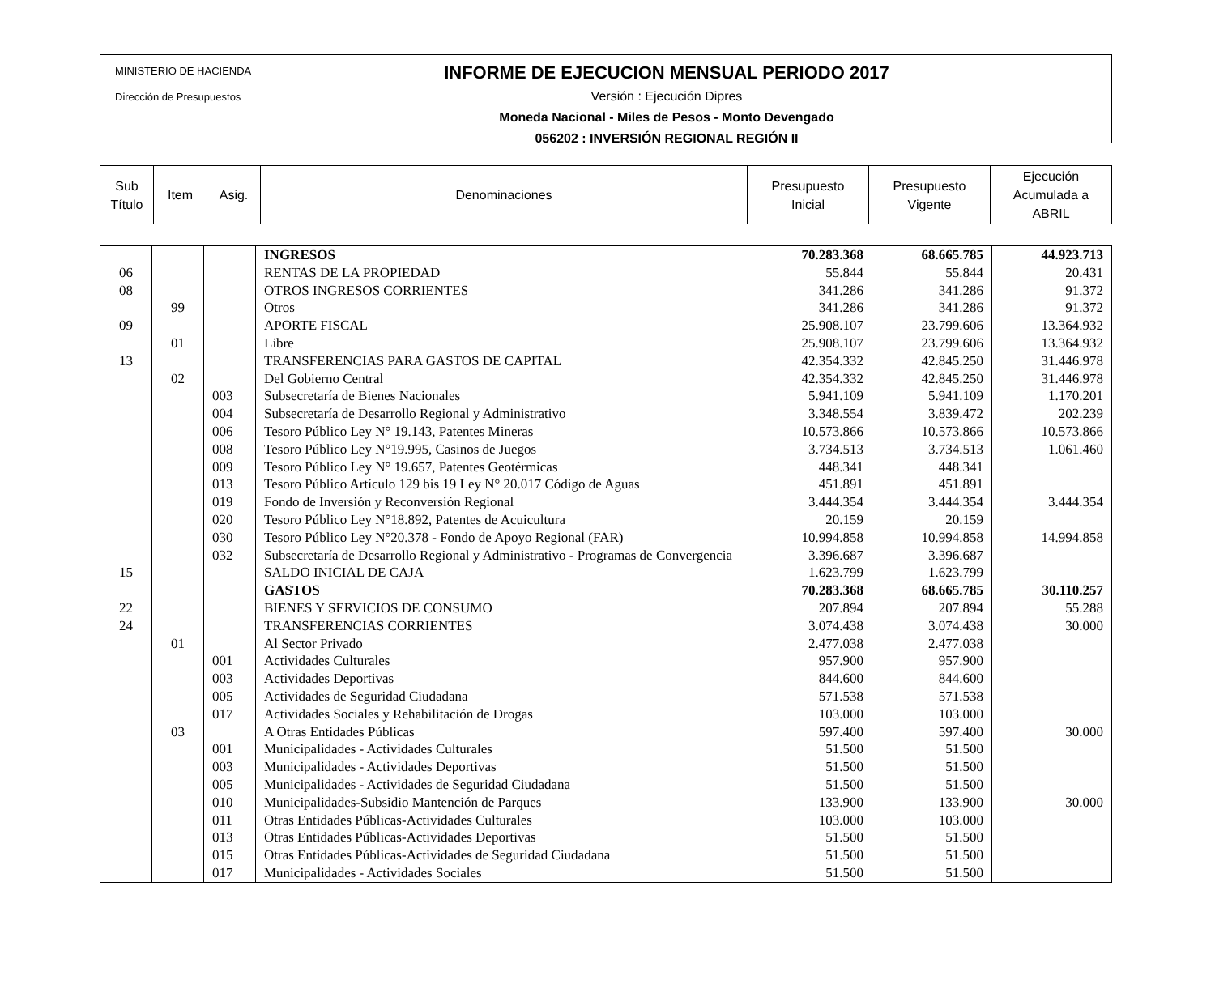MINISTERIO DE HACIENDA
Dirección de Presupuestos
INFORME DE EJECUCION MENSUAL PERIODO 2017
Versión : Ejecución Dipres
Moneda Nacional - Miles de Pesos - Monto Devengado
056202 : INVERSIÓN REGIONAL REGIÓN II
| Sub Título | Item | Asig. | Denominaciones | Presupuesto Inicial | Presupuesto Vigente | Ejecución Acumulada a ABRIL |
| --- | --- | --- | --- | --- | --- | --- |
| | | | INGRESOS | 70.283.368 | 68.665.785 | 44.923.713 |
| 06 | | | RENTAS DE LA PROPIEDAD | 55.844 | 55.844 | 20.431 |
| 08 | | | OTROS INGRESOS CORRIENTES | 341.286 | 341.286 | 91.372 |
| | 99 | | Otros | 341.286 | 341.286 | 91.372 |
| 09 | | | APORTE FISCAL | 25.908.107 | 23.799.606 | 13.364.932 |
| | 01 | | Libre | 25.908.107 | 23.799.606 | 13.364.932 |
| 13 | | | TRANSFERENCIAS PARA GASTOS DE CAPITAL | 42.354.332 | 42.845.250 | 31.446.978 |
| | 02 | | Del Gobierno Central | 42.354.332 | 42.845.250 | 31.446.978 |
| | | 003 | Subsecretaría de Bienes Nacionales | 5.941.109 | 5.941.109 | 1.170.201 |
| | | 004 | Subsecretaría de Desarrollo Regional y Administrativo | 3.348.554 | 3.839.472 | 202.239 |
| | | 006 | Tesoro Público Ley N° 19.143, Patentes Mineras | 10.573.866 | 10.573.866 | 10.573.866 |
| | | 008 | Tesoro Público Ley N°19.995, Casinos de Juegos | 3.734.513 | 3.734.513 | 1.061.460 |
| | | 009 | Tesoro Público Ley N° 19.657, Patentes Geotérmicas | 448.341 | 448.341 | |
| | | 013 | Tesoro Público Artículo 129 bis 19 Ley N° 20.017 Código de Aguas | 451.891 | 451.891 | |
| | | 019 | Fondo de Inversión y Reconversión Regional | 3.444.354 | 3.444.354 | 3.444.354 |
| | | 020 | Tesoro Público Ley N°18.892, Patentes de Acuicultura | 20.159 | 20.159 | |
| | | 030 | Tesoro Público Ley N°20.378 - Fondo de Apoyo Regional (FAR) | 10.994.858 | 10.994.858 | 14.994.858 |
| | | 032 | Subsecretaría de Desarrollo Regional y Administrativo - Programas de Convergencia | 3.396.687 | 3.396.687 | |
| 15 | | | SALDO INICIAL DE CAJA | 1.623.799 | 1.623.799 | |
| | | | GASTOS | 70.283.368 | 68.665.785 | 30.110.257 |
| 22 | | | BIENES Y SERVICIOS DE CONSUMO | 207.894 | 207.894 | 55.288 |
| 24 | | | TRANSFERENCIAS CORRIENTES | 3.074.438 | 3.074.438 | 30.000 |
| | 01 | | Al Sector Privado | 2.477.038 | 2.477.038 | |
| | | 001 | Actividades Culturales | 957.900 | 957.900 | |
| | | 003 | Actividades Deportivas | 844.600 | 844.600 | |
| | | 005 | Actividades de Seguridad Ciudadana | 571.538 | 571.538 | |
| | | 017 | Actividades Sociales y Rehabilitación de Drogas | 103.000 | 103.000 | |
| | 03 | | A Otras Entidades Públicas | 597.400 | 597.400 | 30.000 |
| | | 001 | Municipalidades - Actividades Culturales | 51.500 | 51.500 | |
| | | 003 | Municipalidades - Actividades Deportivas | 51.500 | 51.500 | |
| | | 005 | Municipalidades - Actividades de Seguridad Ciudadana | 51.500 | 51.500 | |
| | | 010 | Municipalidades-Subsidio Mantención de Parques | 133.900 | 133.900 | 30.000 |
| | | 011 | Otras Entidades Públicas-Actividades Culturales | 103.000 | 103.000 | |
| | | 013 | Otras Entidades Públicas-Actividades Deportivas | 51.500 | 51.500 | |
| | | 015 | Otras Entidades Públicas-Actividades de Seguridad Ciudadana | 51.500 | 51.500 | |
| | | 017 | Municipalidades - Actividades Sociales | 51.500 | 51.500 | |